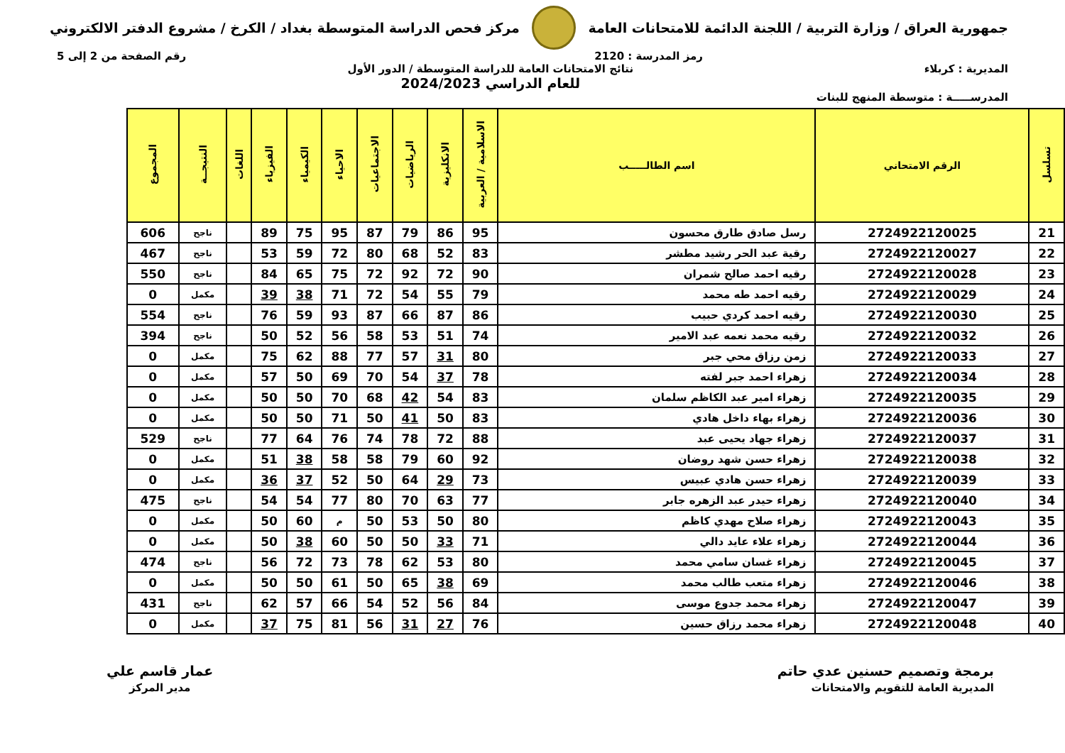جمهورية العراق / وزارة التربية / اللجنة الدائمة للامتحانات العامة
مركز فحص الدراسة المتوسطة بغداد / الكرخ / مشروع الدفتر الالكتروني
رمز المدرسة : 2120 رقم الصفحة من 2 إلى 5
المديرية : كربلاء نتائج الامتحانات العامة للدراسة المتوسطة / الدور الأول
للعام الدراسي 2024/2023
المدرســـــة : متوسطة المنهج للبنات
| تسلسل | الرقم الامتحاني | اسم الطالـــــب | الاسلامية / العربية | الانكليزية | الرياضيات | الاجتماعيات | الاحياء | الكيمياء | الفيزياء | اللغات | النتيجــة | المجموع |
| --- | --- | --- | --- | --- | --- | --- | --- | --- | --- | --- | --- | --- |
| 21 | 2724922120025 | رسل صادق طارق محسون | 95 | 86 | 79 | 87 | 95 | 75 | 89 | | ناجح | 606 |
| 22 | 2724922120027 | رقية عبد الحر رشيد مطشر | 83 | 52 | 68 | 80 | 72 | 59 | 53 | | ناجح | 467 |
| 23 | 2724922120028 | رقيه احمد صالح شمران | 90 | 72 | 92 | 72 | 75 | 65 | 84 | | ناجح | 550 |
| 24 | 2724922120029 | رقيه احمد طه محمد | 79 | 55 | 54 | 72 | 71 | 38 | 39 | | مكمل | 0 |
| 25 | 2724922120030 | رقيه احمد كردي حبيب | 86 | 87 | 66 | 87 | 93 | 59 | 76 | | ناجح | 554 |
| 26 | 2724922120032 | رقيه محمد نعمه عبد الامير | 74 | 51 | 53 | 58 | 56 | 52 | 50 | | ناجح | 394 |
| 27 | 2724922120033 | زمن رزاق محي جبر | 80 | 31 | 57 | 77 | 88 | 62 | 75 | | مكمل | 0 |
| 28 | 2724922120034 | زهراء احمد جبر لفته | 78 | 37 | 54 | 70 | 69 | 50 | 57 | | مكمل | 0 |
| 29 | 2724922120035 | زهراء امير عبد الكاظم سلمان | 83 | 54 | 42 | 68 | 70 | 50 | 50 | | مكمل | 0 |
| 30 | 2724922120036 | زهراء بهاء داخل هادي | 83 | 50 | 41 | 50 | 71 | 50 | 50 | | مكمل | 0 |
| 31 | 2724922120037 | زهراء جهاد يحيى عبد | 88 | 72 | 78 | 74 | 76 | 64 | 77 | | ناجح | 529 |
| 32 | 2724922120038 | زهراء حسن شهد روضان | 92 | 60 | 79 | 58 | 58 | 38 | 51 | | مكمل | 0 |
| 33 | 2724922120039 | زهراء حسن هادي عبيس | 73 | 29 | 64 | 50 | 52 | 37 | 36 | | مكمل | 0 |
| 34 | 2724922120040 | زهراء حيدر عبد الزهره جابر | 77 | 63 | 70 | 80 | 77 | 54 | 54 | | ناجح | 475 |
| 35 | 2724922120043 | زهراء صلاح مهدي كاظم | 80 | 50 | 53 | 50 | م | 60 | 50 | | مكمل | 0 |
| 36 | 2724922120044 | زهراء علاء عايد دالي | 71 | 33 | 50 | 50 | 60 | 38 | 50 | | مكمل | 0 |
| 37 | 2724922120045 | زهراء غسان سامي محمد | 80 | 53 | 62 | 78 | 73 | 72 | 56 | | ناجح | 474 |
| 38 | 2724922120046 | زهراء متعب طالب محمد | 69 | 38 | 65 | 50 | 61 | 50 | 50 | | مكمل | 0 |
| 39 | 2724922120047 | زهراء محمد جدوع موسى | 84 | 56 | 52 | 54 | 66 | 57 | 62 | | ناجح | 431 |
| 40 | 2724922120048 | زهراء محمد رزاق حسين | 76 | 27 | 31 | 56 | 81 | 75 | 37 | | مكمل | 0 |
برمجة وتصميم حسنين عدي حاتم
المديرية العامة للتقويم والامتحانات
عمار قاسم علي
مدير المركز